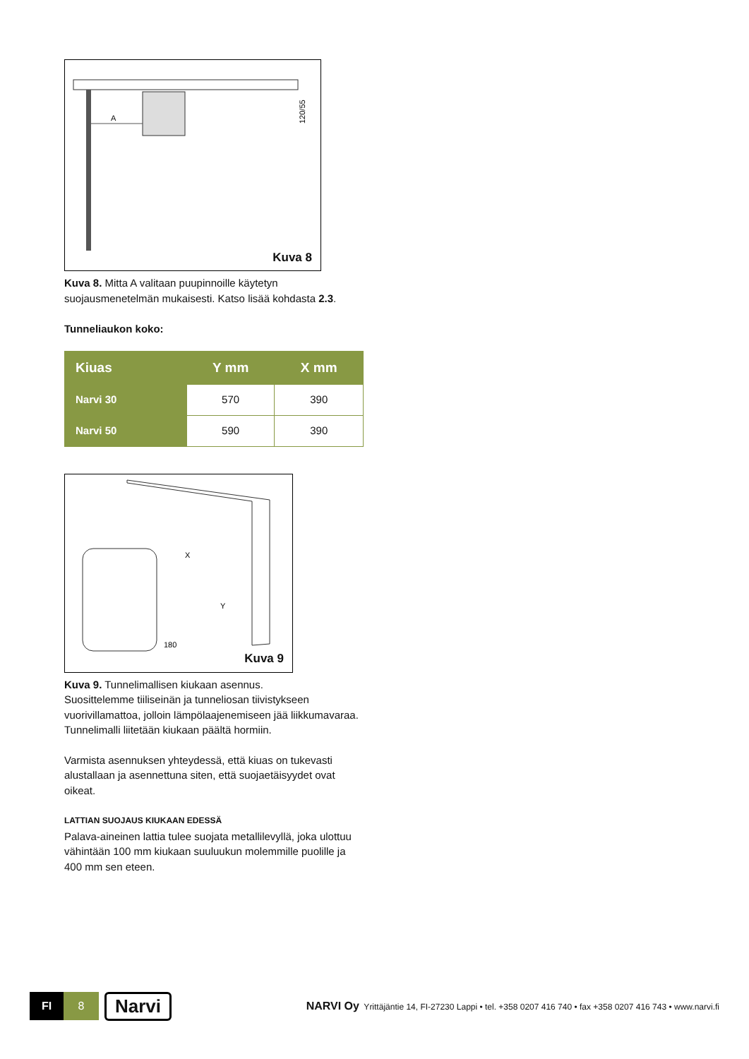A
120/55
Kuva 8
Kuva 8. Mitta A valitaan puupinnoille käytetyn suojausmenetelmän mukaisesti. Katso lisää kohdasta 2.3.
Tunneliaukon koko:
| Kiuas | Y mm | X mm |
| --- | --- | --- |
| Narvi 30 | 570 | 390 |
| Narvi 50 | 590 | 390 |
X
Y
180
Kuva 9
Kuva 9. Tunnelimallisen kiukaan asennus.
Suosittelemme tiiliseinän ja tunneliosan tiivistykseen vuorivillamattoa, jolloin lämpölaajenemiseen jää liikkumavaraa. Tunnelimalli liitetään kiukaan päältä hormiin.
Varmista asennuksen yhteydessä, että kiuas on tukevasti alustallaan ja asennettuna siten, että suojaetäisyydet ovat oikeat.
LATTIAN SUOJAUS KIUKAAN EDESSÄ
Palava-aineinen lattia tulee suojata metallilevyllä, joka ulottuu vähintään 100 mm kiukaan suuluukun molemmille puolille ja 400 mm sen eteen.
FI 8
Narvi
NARVI Oy Yrittäjäntie 14, FI-27230 Lappi • tel. +358 0207 416 740 • fax +358 0207 416 743 • www.narvi.fi